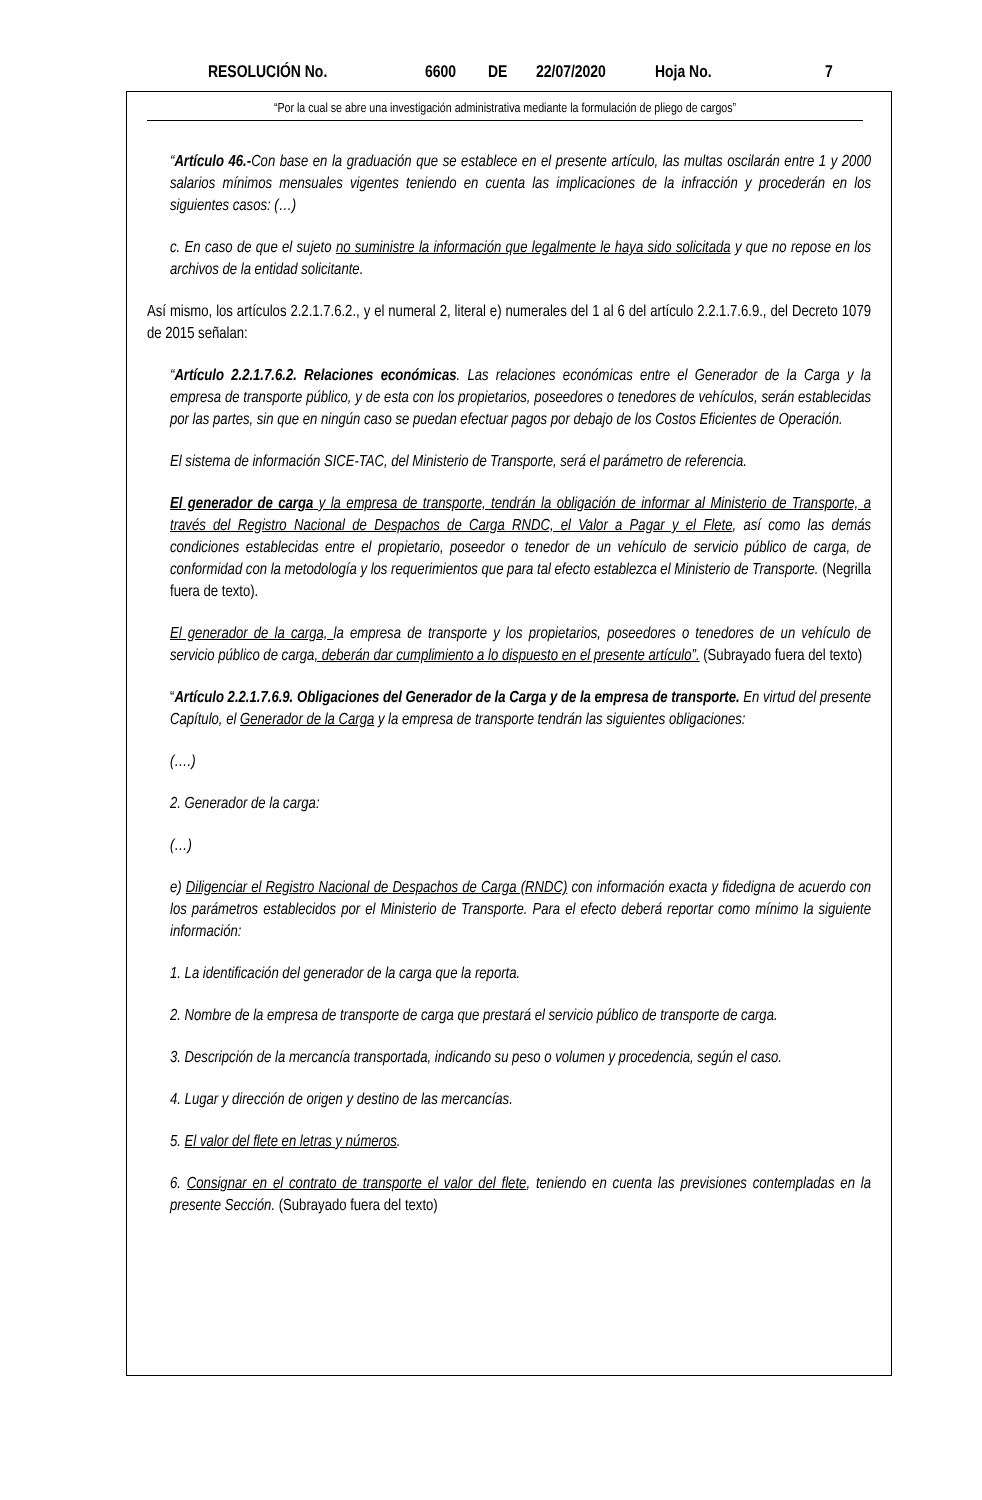RESOLUCIÓN No. 6600 DE 22/07/2020 Hoja No. 7
“Por la cual se abre una investigación administrativa mediante la formulación de pliego de cargos”
“Artículo 46.-Con base en la graduación que se establece en el presente artículo, las multas oscilarán entre 1 y 2000 salarios mínimos mensuales vigentes teniendo en cuenta las implicaciones de la infracción y procederán en los siguientes casos: (…)
c. En caso de que el sujeto no suministre la información que legalmente le haya sido solicitada y que no repose en los archivos de la entidad solicitante.
Así mismo, los artículos 2.2.1.7.6.2., y el numeral 2, literal e) numerales del 1 al 6 del artículo 2.2.1.7.6.9., del Decreto 1079 de 2015 señalan:
“Artículo 2.2.1.7.6.2. Relaciones económicas. Las relaciones económicas entre el Generador de la Carga y la empresa de transporte público, y de esta con los propietarios, poseedores o tenedores de vehículos, serán establecidas por las partes, sin que en ningún caso se puedan efectuar pagos por debajo de los Costos Eficientes de Operación.
El sistema de información SICE-TAC, del Ministerio de Transporte, será el parámetro de referencia.
El generador de carga y la empresa de transporte, tendrán la obligación de informar al Ministerio de Transporte, a través del Registro Nacional de Despachos de Carga RNDC, el Valor a Pagar y el Flete, así como las demás condiciones establecidas entre el propietario, poseedor o tenedor de un vehículo de servicio público de carga, de conformidad con la metodología y los requerimientos que para tal efecto establezca el Ministerio de Transporte. (Negrilla fuera de texto).
El generador de la carga, la empresa de transporte y los propietarios, poseedores o tenedores de un vehículo de servicio público de carga, deberán dar cumplimiento a lo dispuesto en el presente artículo”. (Subrayado fuera del texto)
“Artículo 2.2.1.7.6.9. Obligaciones del Generador de la Carga y de la empresa de transporte. En virtud del presente Capítulo, el Generador de la Carga y la empresa de transporte tendrán las siguientes obligaciones:
(….)
2. Generador de la carga:
(…)
e) Diligenciar el Registro Nacional de Despachos de Carga (RNDC) con información exacta y fidedigna de acuerdo con los parámetros establecidos por el Ministerio de Transporte. Para el efecto deberá reportar como mínimo la siguiente información:
1. La identificación del generador de la carga que la reporta.
2. Nombre de la empresa de transporte de carga que prestará el servicio público de transporte de carga.
3. Descripción de la mercancía transportada, indicando su peso o volumen y procedencia, según el caso.
4. Lugar y dirección de origen y destino de las mercancías.
5. El valor del flete en letras y números.
6. Consignar en el contrato de transporte el valor del flete, teniendo en cuenta las previsiones contempladas en la presente Sección. (Subrayado fuera del texto)